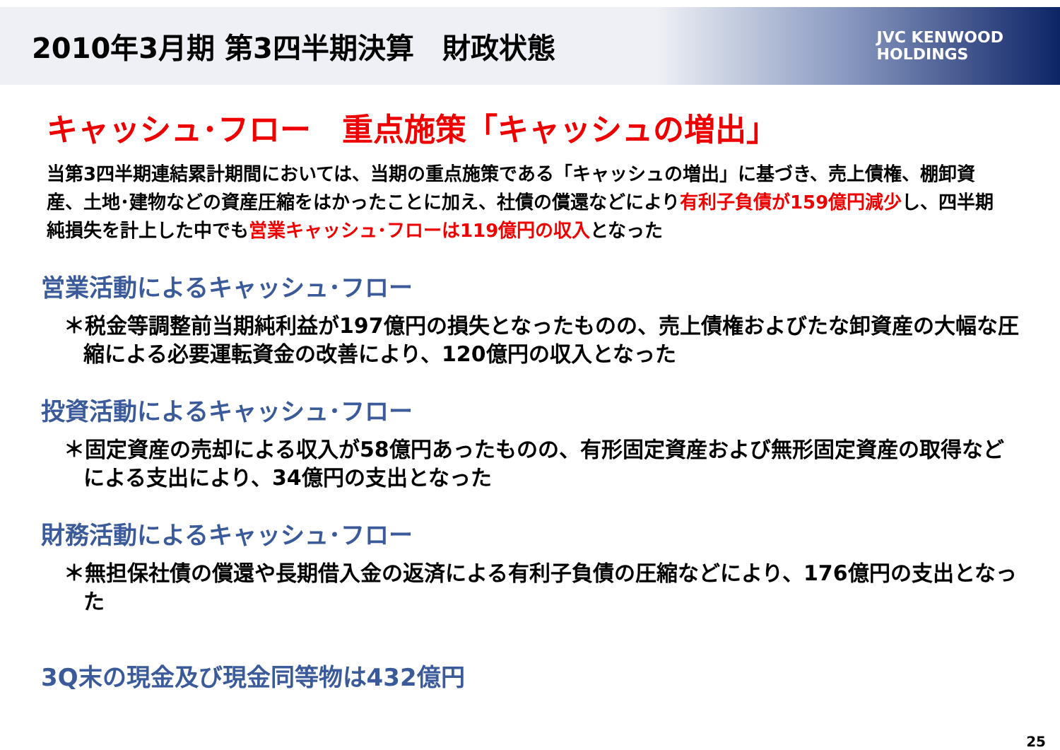2010年3月期 第3四半期決算　財政状態
JVC KENWOOD
HOLDINGS
キャッシュ･フロー　重点施策「キャッシュの増出」
当第3四半期連結累計期間においては、当期の重点施策である「キャッシュの増出」に基づき、売上債権、棚卸資産、土地･建物などの資産圧縮をはかったことに加え、社債の償還などにより有利子負債が159億円減少し、四半期純損失を計上した中でも営業キャッシュ･フローは119億円の収入となった
営業活動によるキャッシュ･フロー
＊税金等調整前当期純利益が197億円の損失となったものの、売上債権およびたな卸資産の大幅な圧縮による必要運転資金の改善により、120億円の収入となった
投資活動によるキャッシュ･フロー
＊固定資産の売却による収入が58億円あったものの、有形固定資産および無形固定資産の取得などによる支出により、34億円の支出となった
財務活動によるキャッシュ･フロー
＊無担保社債の償還や長期借入金の返済による有利子負債の圧縮などにより、176億円の支出となった
3Q末の現金及び現金同等物は432億円
25